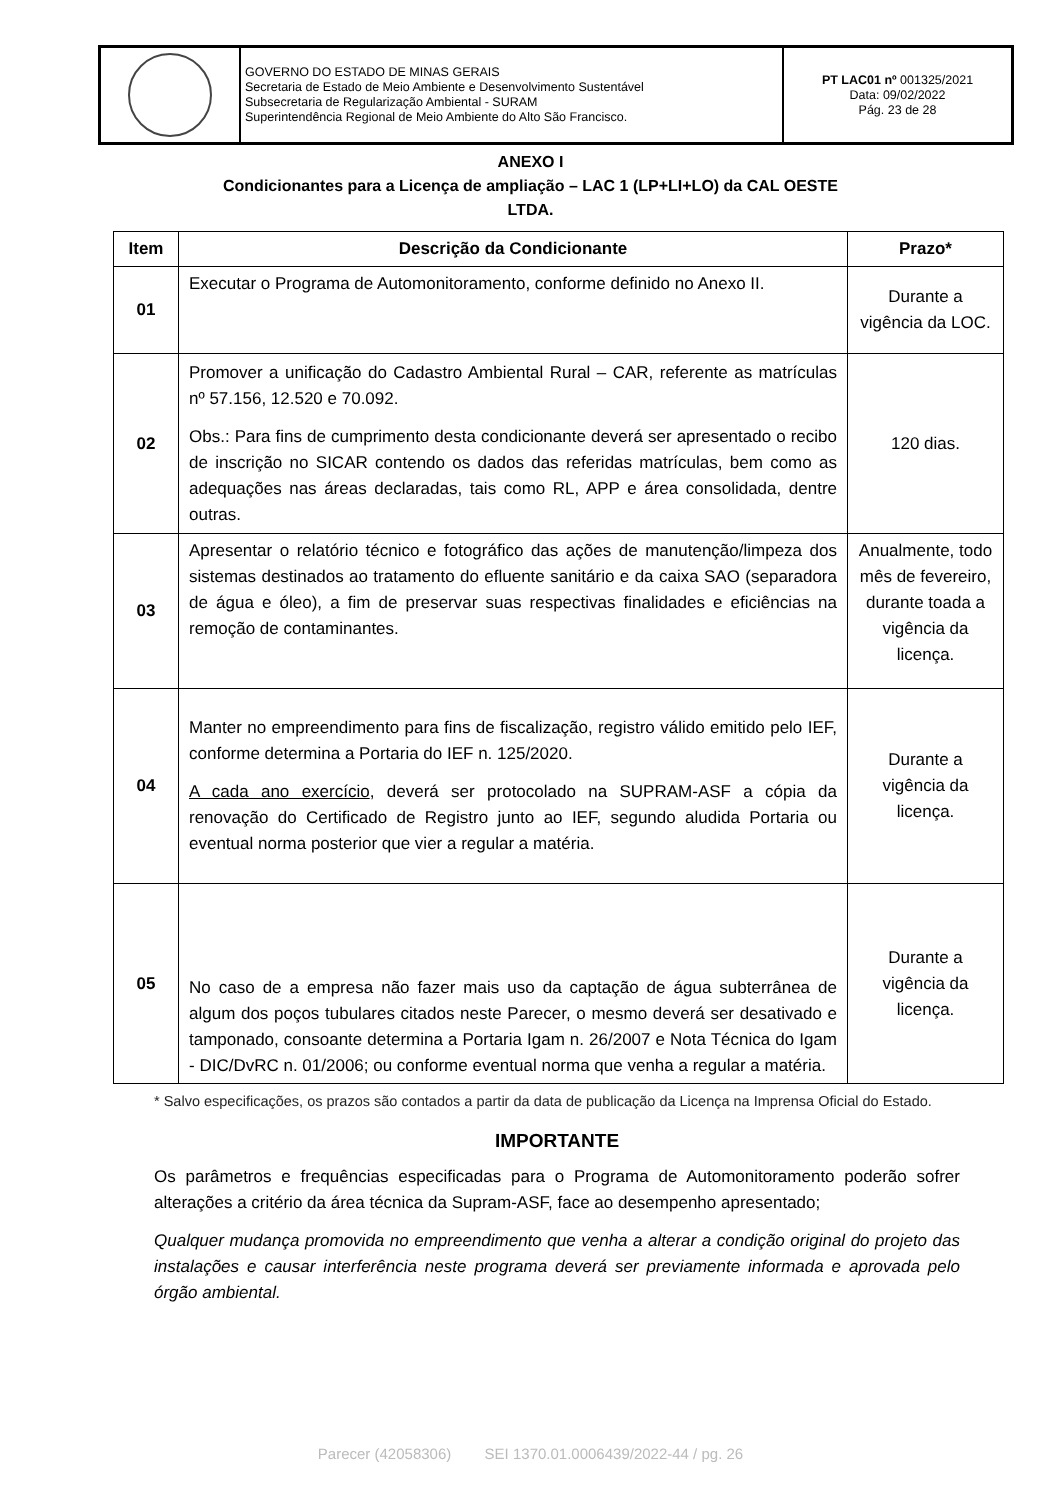| | GOVERNO DO ESTADO DE MINAS GERAIS Secretaria de Estado de Meio Ambiente e Desenvolvimento Sustentável Subsecretaria de Regularização Ambiental - SURAM Superintendência Regional de Meio Ambiente do Alto São Francisco. | PT LAC01 nº 001325/2021 Data: 09/02/2022 Pág. 23 de 28 |
ANEXO I
Condicionantes para a Licença de ampliação – LAC 1 (LP+LI+LO) da CAL OESTE
LTDA.
| Item | Descrição da Condicionante | Prazo* |
| --- | --- | --- |
| 01 | Executar o Programa de Automonitoramento, conforme definido no Anexo II. | Durante a vigência da LOC. |
| 02 | Promover a unificação do Cadastro Ambiental Rural – CAR, referente as matrículas nº 57.156, 12.520 e 70.092. Obs.: Para fins de cumprimento desta condicionante deverá ser apresentado o recibo de inscrição no SICAR contendo os dados das referidas matrículas, bem como as adequações nas áreas declaradas, tais como RL, APP e área consolidada, dentre outras. | 120 dias. |
| 03 | Apresentar o relatório técnico e fotográfico das ações de manutenção/limpeza dos sistemas destinados ao tratamento do efluente sanitário e da caixa SAO (separadora de água e óleo), a fim de preservar suas respectivas finalidades e eficiências na remoção de contaminantes. | Anualmente, todo mês de fevereiro, durante toada a vigência da licença. |
| 04 | Manter no empreendimento para fins de fiscalização, registro válido emitido pelo IEF, conforme determina a Portaria do IEF n. 125/2020. A cada ano exercício , deverá ser protocolado na SUPRAM-ASF a cópia da renovação do Certificado de Registro junto ao IEF, segundo aludida Portaria ou eventual norma posterior que vier a regular a matéria. | Durante a vigência da licença. |
| 05 | No caso de a empresa não fazer mais uso da captação de água subterrânea de algum dos poços tubulares citados neste Parecer, o mesmo deverá ser desativado e tamponado, consoante determina a Portaria Igam n. 26/2007 e Nota Técnica do Igam - DIC/DvRC n. 01/2006; ou conforme eventual norma que venha a regular a matéria. | Durante a vigência da licença. |
* Salvo especificações, os prazos são contados a partir da data de publicação da Licença na Imprensa Oficial do Estado.
IMPORTANTE
Os parâmetros e frequências especificadas para o Programa de Automonitoramento poderão sofrer alterações a critério da área técnica da Supram-ASF, face ao desempenho apresentado;
Qualquer mudança promovida no empreendimento que venha a alterar a condição original do projeto das instalações e causar interferência neste programa deverá ser previamente informada e aprovada pelo órgão ambiental.
Parecer (42058306) SEI 1370.01.0006439/2022-44 / pg. 26